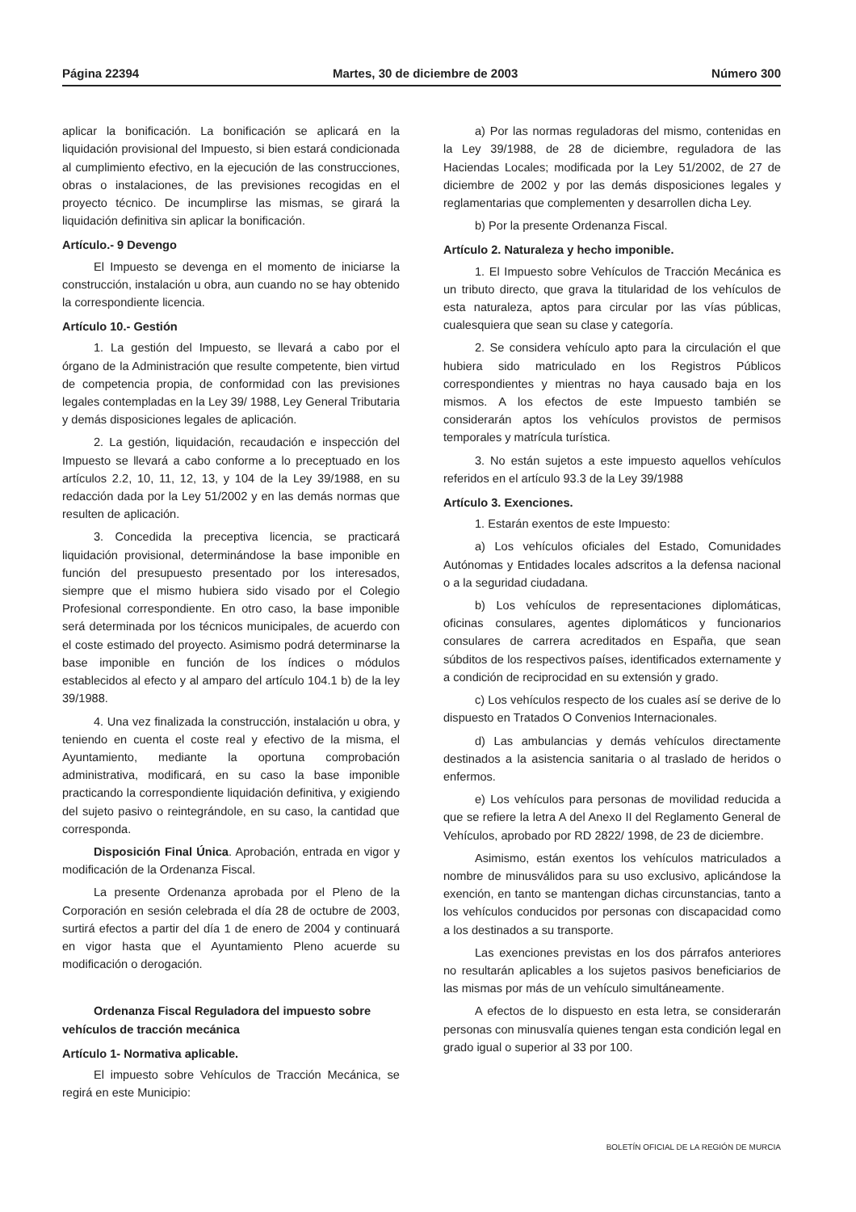Página 22394 Martes, 30 de diciembre de 2003 Número 300
aplicar la bonificación. La bonificación se aplicará en la liquidación provisional del Impuesto, si bien estará condicionada al cumplimiento efectivo, en la ejecución de las construcciones, obras o instalaciones, de las previsiones recogidas en el proyecto técnico. De incumplirse las mismas, se girará la liquidación definitiva sin aplicar la bonificación.
Artículo.- 9 Devengo
El Impuesto se devenga en el momento de iniciarse la construcción, instalación u obra, aun cuando no se hay obtenido la correspondiente licencia.
Artículo 10.- Gestión
1. La gestión del Impuesto, se llevará a cabo por el órgano de la Administración que resulte competente, bien virtud de competencia propia, de conformidad con las previsiones legales contempladas en la Ley 39/ 1988, Ley General Tributaria y demás disposiciones legales de aplicación.
2. La gestión, liquidación, recaudación e inspección del Impuesto se llevará a cabo conforme a lo preceptuado en los artículos 2.2, 10, 11, 12, 13, y 104 de la Ley 39/1988, en su redacción dada por la Ley 51/2002 y en las demás normas que resulten de aplicación.
3. Concedida la preceptiva licencia, se practicará liquidación provisional, determinándose la base imponible en función del presupuesto presentado por los interesados, siempre que el mismo hubiera sido visado por el Colegio Profesional correspondiente. En otro caso, la base imponible será determinada por los técnicos municipales, de acuerdo con el coste estimado del proyecto. Asimismo podrá determinarse la base imponible en función de los índices o módulos establecidos al efecto y al amparo del artículo 104.1 b) de la ley 39/1988.
4. Una vez finalizada la construcción, instalación u obra, y teniendo en cuenta el coste real y efectivo de la misma, el Ayuntamiento, mediante la oportuna comprobación administrativa, modificará, en su caso la base imponible practicando la correspondiente liquidación definitiva, y exigiendo del sujeto pasivo o reintegrándole, en su caso, la cantidad que corresponda.
Disposición Final Única. Aprobación, entrada en vigor y modificación de la Ordenanza Fiscal.
La presente Ordenanza aprobada por el Pleno de la Corporación en sesión celebrada el día 28 de octubre de 2003, surtirá efectos a partir del día 1 de enero de 2004 y continuará en vigor hasta que el Ayuntamiento Pleno acuerde su modificación o derogación.
Ordenanza Fiscal Reguladora del impuesto sobre vehículos de tracción mecánica
Artículo 1- Normativa aplicable.
El impuesto sobre Vehículos de Tracción Mecánica, se regirá en este Municipio:
a) Por las normas reguladoras del mismo, contenidas en la Ley 39/1988, de 28 de diciembre, reguladora de las Haciendas Locales; modificada por la Ley 51/2002, de 27 de diciembre de 2002 y por las demás disposiciones legales y reglamentarias que complementen y desarrollen dicha Ley.
b) Por la presente Ordenanza Fiscal.
Artículo 2. Naturaleza y hecho imponible.
1. El Impuesto sobre Vehículos de Tracción Mecánica es un tributo directo, que grava la titularidad de los vehículos de esta naturaleza, aptos para circular por las vías públicas, cualesquiera que sean su clase y categoría.
2. Se considera vehículo apto para la circulación el que hubiera sido matriculado en los Registros Públicos correspondientes y mientras no haya causado baja en los mismos. A los efectos de este Impuesto también se considerarán aptos los vehículos provistos de permisos temporales y matrícula turística.
3. No están sujetos a este impuesto aquellos vehículos referidos en el artículo 93.3 de la Ley 39/1988
Artículo 3. Exenciones.
1. Estarán exentos de este Impuesto:
a) Los vehículos oficiales del Estado, Comunidades Autónomas y Entidades locales adscritos a la defensa nacional o a la seguridad ciudadana.
b) Los vehículos de representaciones diplomáticas, oficinas consulares, agentes diplomáticos y funcionarios consulares de carrera acreditados en España, que sean súbditos de los respectivos países, identificados externamente y a condición de reciprocidad en su extensión y grado.
c) Los vehículos respecto de los cuales así se derive de lo dispuesto en Tratados O Convenios Internacionales.
d) Las ambulancias y demás vehículos directamente destinados a la asistencia sanitaria o al traslado de heridos o enfermos.
e) Los vehículos para personas de movilidad reducida a que se refiere la letra A del Anexo II del Reglamento General de Vehículos, aprobado por RD 2822/ 1998, de 23 de diciembre.
Asimismo, están exentos los vehículos matriculados a nombre de minusválidos para su uso exclusivo, aplicándose la exención, en tanto se mantengan dichas circunstancias, tanto a los vehículos conducidos por personas con discapacidad como a los destinados a su transporte.
Las exenciones previstas en los dos párrafos anteriores no resultarán aplicables a los sujetos pasivos beneficiarios de las mismas por más de un vehículo simultáneamente.
A efectos de lo dispuesto en esta letra, se considerarán personas con minusvalía quienes tengan esta condición legal en grado igual o superior al 33 por 100.
BOLETÍN OFICIAL DE LA REGIÓN DE MURCIA